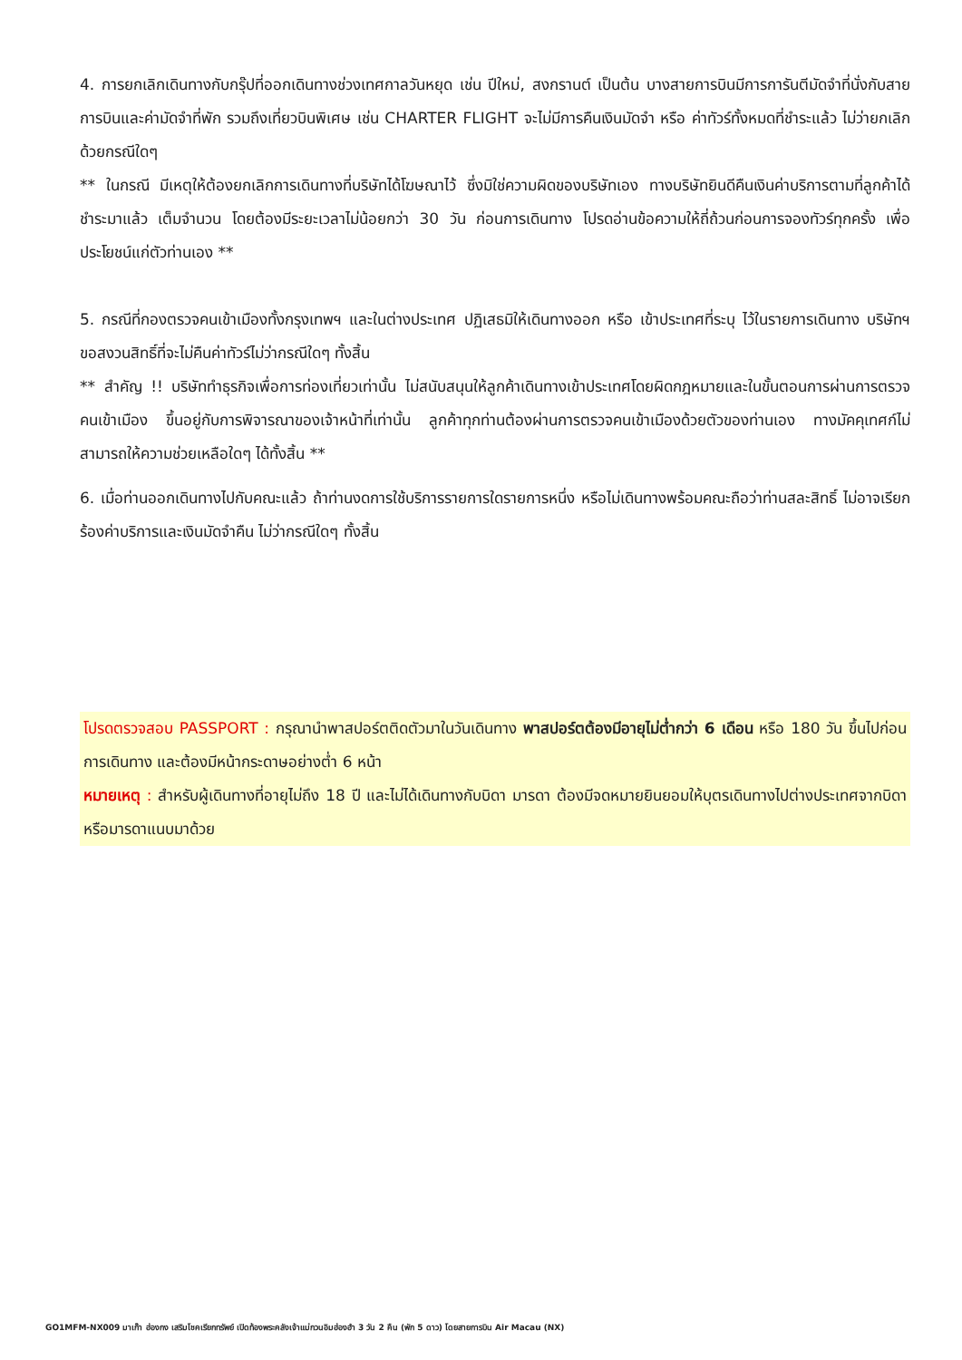4. การยกเลิกเดินทางกับกรุ๊ปที่ออกเดินทางช่วงเทศกาลวันหยุด เช่น ปีใหม่, สงกรานต์ เป็นต้น บางสายการบินมีการการันตีมัดจำที่นั่งกับสายการบินและค่ามัดจำที่พัก รวมถึงเที่ยวบินพิเศษ เช่น CHARTER FLIGHT จะไม่มีการคืนเงินมัดจำ หรือ ค่าทัวร์ทั้งหมดที่ชำระแล้ว ไม่ว่ายกเลิกด้วยกรณีใดๆ
** ในกรณี มีเหตุให้ต้องยกเลิกการเดินทางที่บริษัทได้โฆษณาไว้ ซึ่งมิใช่ความผิดของบริษัทเอง ทางบริษัทยินดีคืนเงินค่าบริการตามที่ลูกค้าได้ชำระมาแล้ว เต็มจำนวน โดยต้องมีระยะเวลาไม่น้อยกว่า 30 วัน ก่อนการเดินทาง โปรดอ่านข้อความให้ถี่ถ้วนก่อนการจองทัวร์ทุกครั้ง เพื่อประโยชน์แก่ตัวท่านเอง **
5. กรณีที่กองตรวจคนเข้าเมืองทั้งกรุงเทพฯ และในต่างประเทศ ปฏิเสธมิให้เดินทางออก หรือ เข้าประเทศที่ระบุ ไว้ในรายการเดินทาง บริษัทฯ ขอสงวนสิทธิ์ที่จะไม่คืนค่าทัวร์ไม่ว่ากรณีใดๆ ทั้งสิ้น
** สำคัญ !! บริษัททำธุรกิจเพื่อการท่องเที่ยวเท่านั้น ไม่สนับสนุนให้ลูกค้าเดินทางเข้าประเทศโดยผิดกฎหมายและในขั้นตอนการผ่านการตรวจคนเข้าเมือง ขึ้นอยู่กับการพิจารณาของเจ้าหน้าที่เท่านั้น ลูกค้าทุกท่านต้องผ่านการตรวจคนเข้าเมืองด้วยตัวของท่านเอง ทางมัคคุเทศก์ไม่สามารถให้ความช่วยเหลือใดๆ ได้ทั้งสิ้น **
6. เมื่อท่านออกเดินทางไปกับคณะแล้ว ถ้าท่านงดการใช้บริการรายการใดรายการหนึ่ง หรือไม่เดินทางพร้อมคณะถือว่าท่านสละสิทธิ์ ไม่อาจเรียกร้องค่าบริการและเงินมัดจำคืน ไม่ว่ากรณีใดๆ ทั้งสิ้น
โปรดตรวจสอบ PASSPORT : กรุณานำพาสปอร์ตติดตัวมาในวันเดินทาง พาสปอร์ตต้องมีอายุไม่ต่ำกว่า 6 เดือน หรือ 180 วัน ขึ้นไปก่อนการเดินทาง และต้องมีหน้ากระดาษอย่างต่ำ 6 หน้า
หมายเหตุ : สำหรับผู้เดินทางที่อายุไม่ถึง 18 ปี และไม่ได้เดินทางกับบิดา มารดา ต้องมีจดหมายยินยอมให้บุตรเดินทางไปต่างประเทศจากบิดาหรือมารดาแนบมาด้วย
GO1MFM-NX009 มาเก๊า ฮ่องกง เสริมโชคเรียกทรัพย์ เปิดท้องพระคลังเจ้าแม่กวนอิมฮ่องฮำ 3 วัน 2 คืน (พัก 5 ดาว) โดยสายการบิน Air Macau (NX)